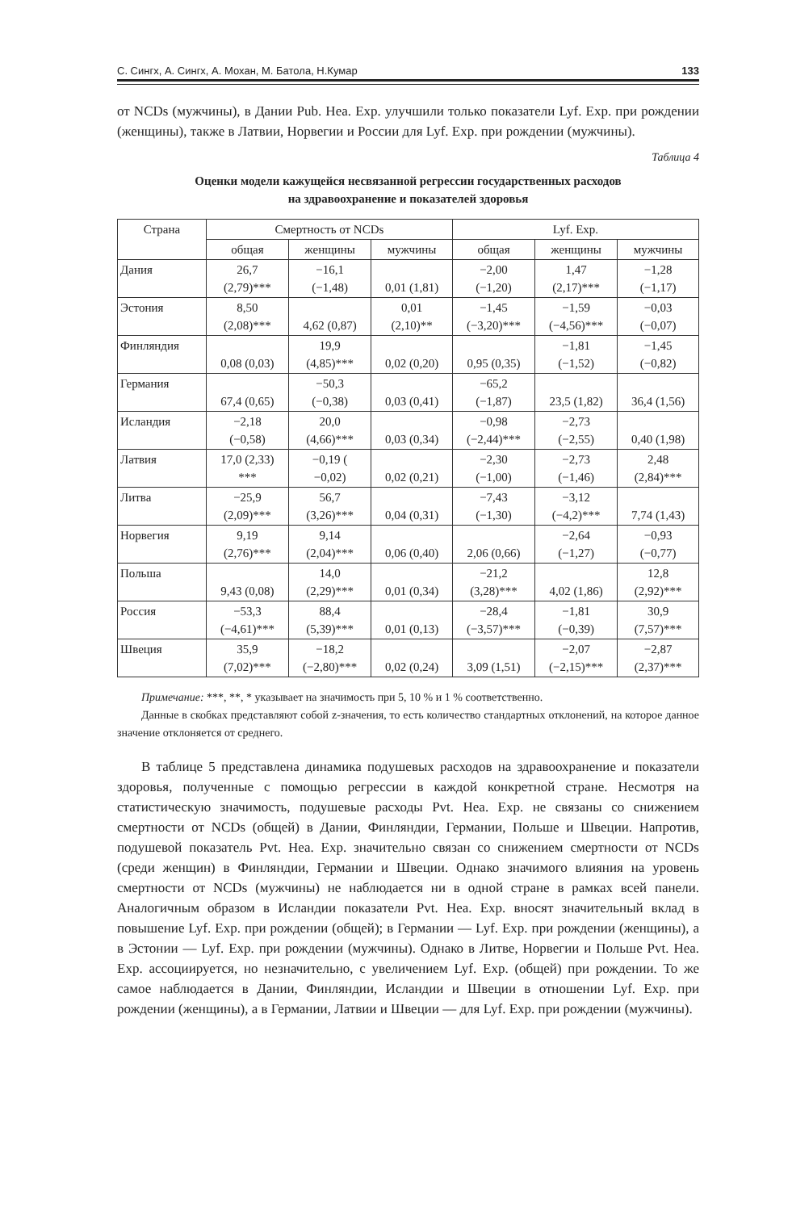С. Сингх, А. Сингх, А. Мохан, М. Батола, Н.Кумар 133
от NCDs (мужчины), в Дании Pub. Hea. Exp. улучшили только показатели Lyf. Exp. при рождении (женщины), также в Латвии, Норвегии и России для Lyf. Exp. при рождении (мужчины).
Таблица 4
Оценки модели кажущейся несвязанной регрессии государственных расходов
на здравоохранение и показателей здоровья
| Страна | Смертность от NCDs | | | Lyf. Exp. | | |
| --- | --- | --- | --- | --- | --- | --- |
| | общая | женщины | мужчины | общая | женщины | мужчины |
| Дания | 26,7 (2,79)*** | −16,1 (−1,48) | 0,01 (1,81) | −2,00 (−1,20) | 1,47 (2,17)*** | −1,28 (−1,17) |
| Эстония | 8,50 (2,08)*** | 4,62 (0,87) | 0,01 (2,10)** | −1,45 (−3,20)*** | −1,59 (−4,56)*** | −0,03 (−0,07) |
| Финляндия | 0,08 (0,03) | 19,9 (4,85)*** | 0,02 (0,20) | 0,95 (0,35) | −1,81 (−1,52) | −1,45 (−0,82) |
| Германия | 67,4 (0,65) | −50,3 (−0,38) | 0,03 (0,41) | −65,2 (−1,87) | 23,5 (1,82) | 36,4 (1,56) |
| Исландия | −2,18 (−0,58) | 20,0 (4,66)*** | 0,03 (0,34) | −0,98 (−2,44)*** | −2,73 (−2,55) | 0,40 (1,98) |
| Латвия | 17,0 (2,33) *** | −0,19 ( −0,02) | 0,02 (0,21) | −2,30 (−1,00) | −2,73 (−1,46) | 2,48 (2,84)*** |
| Литва | −25,9 (2,09)*** | 56,7 (3,26)*** | 0,04 (0,31) | −7,43 (−1,30) | −3,12 (−4,2)*** | 7,74 (1,43) |
| Норвегия | 9,19 (2,76)*** | 9,14 (2,04)*** | 0,06 (0,40) | 2,06 (0,66) | −2,64 (−1,27) | −0,93 (−0,77) |
| Польша | 9,43 (0,08) | 14,0 (2,29)*** | 0,01 (0,34) | −21,2 (3,28)*** | 4,02 (1,86) | 12,8 (2,92)*** |
| Россия | −53,3 (−4,61)*** | 88,4 (5,39)*** | 0,01 (0,13) | −28,4 (−3,57)*** | −1,81 (−0,39) | 30,9 (7,57)*** |
| Швеция | 35,9 (7,02)*** | −18,2 (−2,80)*** | 0,02 (0,24) | 3,09 (1,51) | −2,07 (−2,15)*** | −2,87 (2,37)*** |
Примечание: ***, **, * указывает на значимость при 5, 10 % и 1 % соответственно.
Данные в скобках представляют собой z-значения, то есть количество стандартных отклонений, на которое данное значение отклоняется от среднего.
В таблице 5 представлена динамика подушевых расходов на здравоохранение и показатели здоровья, полученные с помощью регрессии в каждой конкретной стране. Несмотря на статистическую значимость, подушевые расходы Pvt. Hea. Exp. не связаны со снижением смертности от NCDs (общей) в Дании, Финляндии, Германии, Польше и Швеции. Напротив, подушевой показатель Pvt. Hea. Exp. значительно связан со снижением смертности от NCDs (среди женщин) в Финляндии, Германии и Швеции. Однако значимого влияния на уровень смертности от NCDs (мужчины) не наблюдается ни в одной стране в рамках всей панели. Аналогичным образом в Исландии показатели Pvt. Hea. Exp. вносят значительный вклад в повышение Lyf. Exp. при рождении (общей); в Германии — Lyf. Exp. при рождении (женщины), а в Эстонии — Lyf. Exp. при рождении (мужчины). Однако в Литве, Норвегии и Польше Pvt. Hea. Exp. ассоциируется, но незначительно, с увеличением Lyf. Exp. (общей) при рождении. То же самое наблюдается в Дании, Финляндии, Исландии и Швеции в отношении Lyf. Exp. при рождении (женщины), а в Германии, Латвии и Швеции — для Lyf. Exp. при рождении (мужчины).